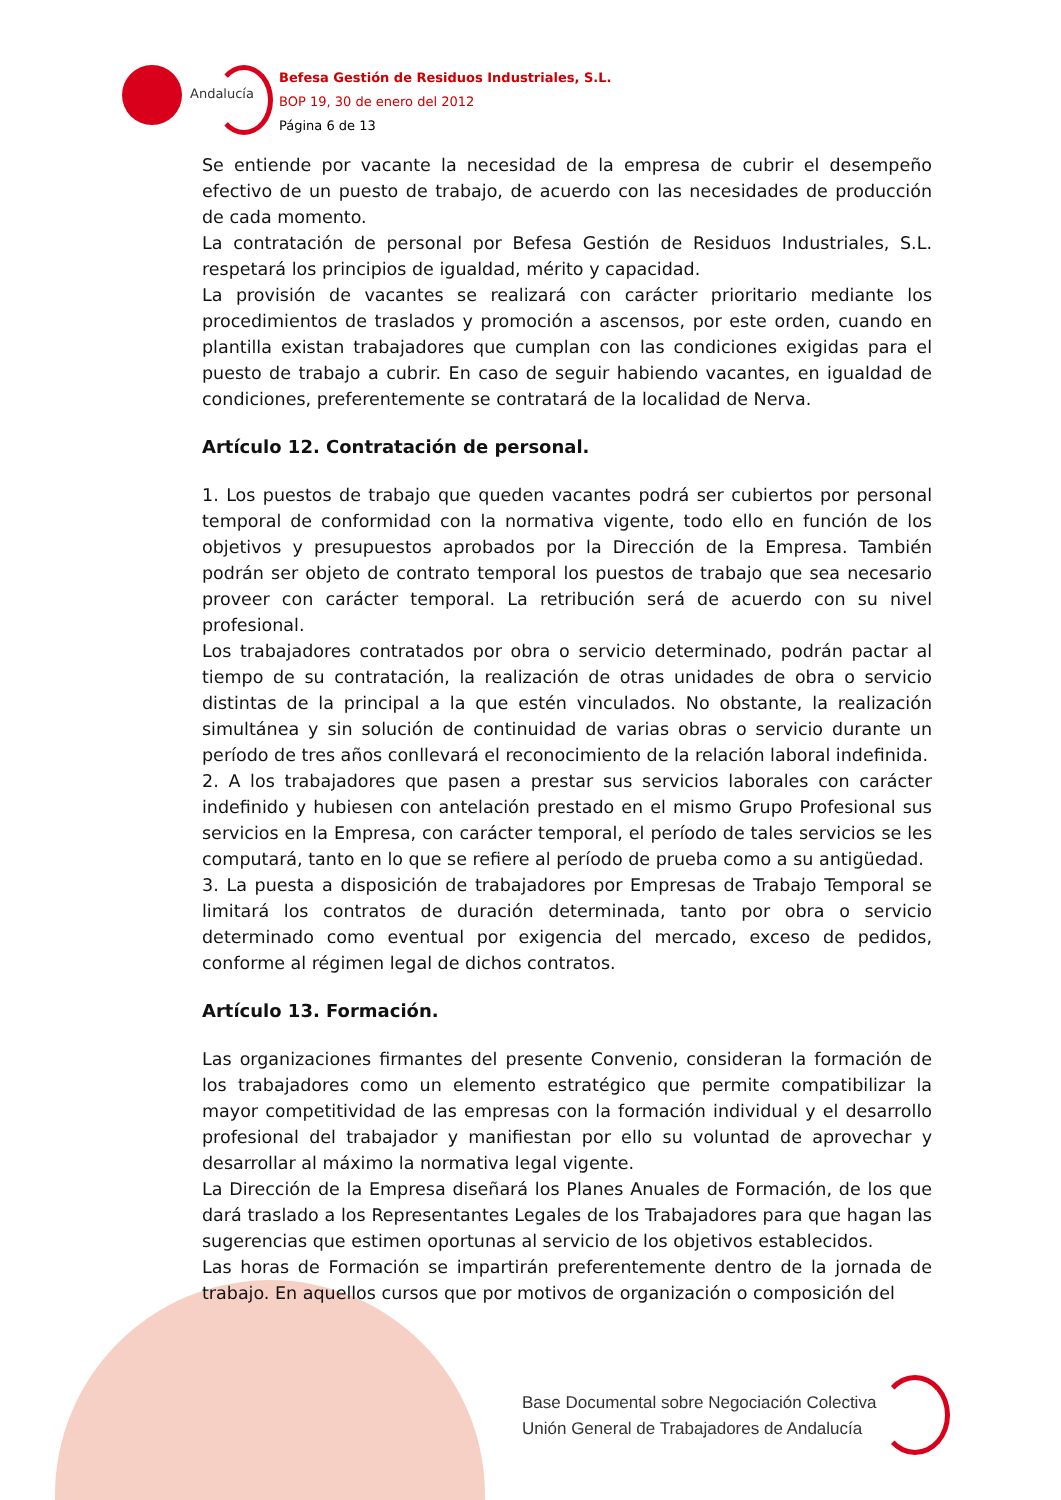Andalucía
Befesa Gestión de Residuos Industriales, S.L.
BOP 19, 30 de enero del 2012
Página 6 de 13
Se entiende por vacante la necesidad de la empresa de cubrir el desempeño efectivo de un puesto de trabajo, de acuerdo con las necesidades de producción de cada momento.
La contratación de personal por Befesa Gestión de Residuos Industriales, S.L. respetará los principios de igualdad, mérito y capacidad.
La provisión de vacantes se realizará con carácter prioritario mediante los procedimientos de traslados y promoción a ascensos, por este orden, cuando en plantilla existan trabajadores que cumplan con las condiciones exigidas para el puesto de trabajo a cubrir. En caso de seguir habiendo vacantes, en igualdad de condiciones, preferentemente se contratará de la localidad de Nerva.
Artículo 12. Contratación de personal.
1. Los puestos de trabajo que queden vacantes podrá ser cubiertos por personal temporal de conformidad con la normativa vigente, todo ello en función de los objetivos y presupuestos aprobados por la Dirección de la Empresa. También podrán ser objeto de contrato temporal los puestos de trabajo que sea necesario proveer con carácter temporal. La retribución será de acuerdo con su nivel profesional.
Los trabajadores contratados por obra o servicio determinado, podrán pactar al tiempo de su contratación, la realización de otras unidades de obra o servicio distintas de la principal a la que estén vinculados. No obstante, la realización simultánea y sin solución de continuidad de varias obras o servicio durante un período de tres años conllevará el reconocimiento de la relación laboral indefinida.
2. A los trabajadores que pasen a prestar sus servicios laborales con carácter indefinido y hubiesen con antelación prestado en el mismo Grupo Profesional sus servicios en la Empresa, con carácter temporal, el período de tales servicios se les computará, tanto en lo que se refiere al período de prueba como a su antigüedad.
3. La puesta a disposición de trabajadores por Empresas de Trabajo Temporal se limitará los contratos de duración determinada, tanto por obra o servicio determinado como eventual por exigencia del mercado, exceso de pedidos, conforme al régimen legal de dichos contratos.
Artículo 13. Formación.
Las organizaciones firmantes del presente Convenio, consideran la formación de los trabajadores como un elemento estratégico que permite compatibilizar la mayor competitividad de las empresas con la formación individual y el desarrollo profesional del trabajador y manifiestan por ello su voluntad de aprovechar y desarrollar al máximo la normativa legal vigente.
La Dirección de la Empresa diseñará los Planes Anuales de Formación, de los que dará traslado a los Representantes Legales de los Trabajadores para que hagan las sugerencias que estimen oportunas al servicio de los objetivos establecidos.
Las horas de Formación se impartirán preferentemente dentro de la jornada de trabajo. En aquellos cursos que por motivos de organización o composición del
Base Documental sobre Negociación Colectiva
Unión General de Trabajadores de Andalucía